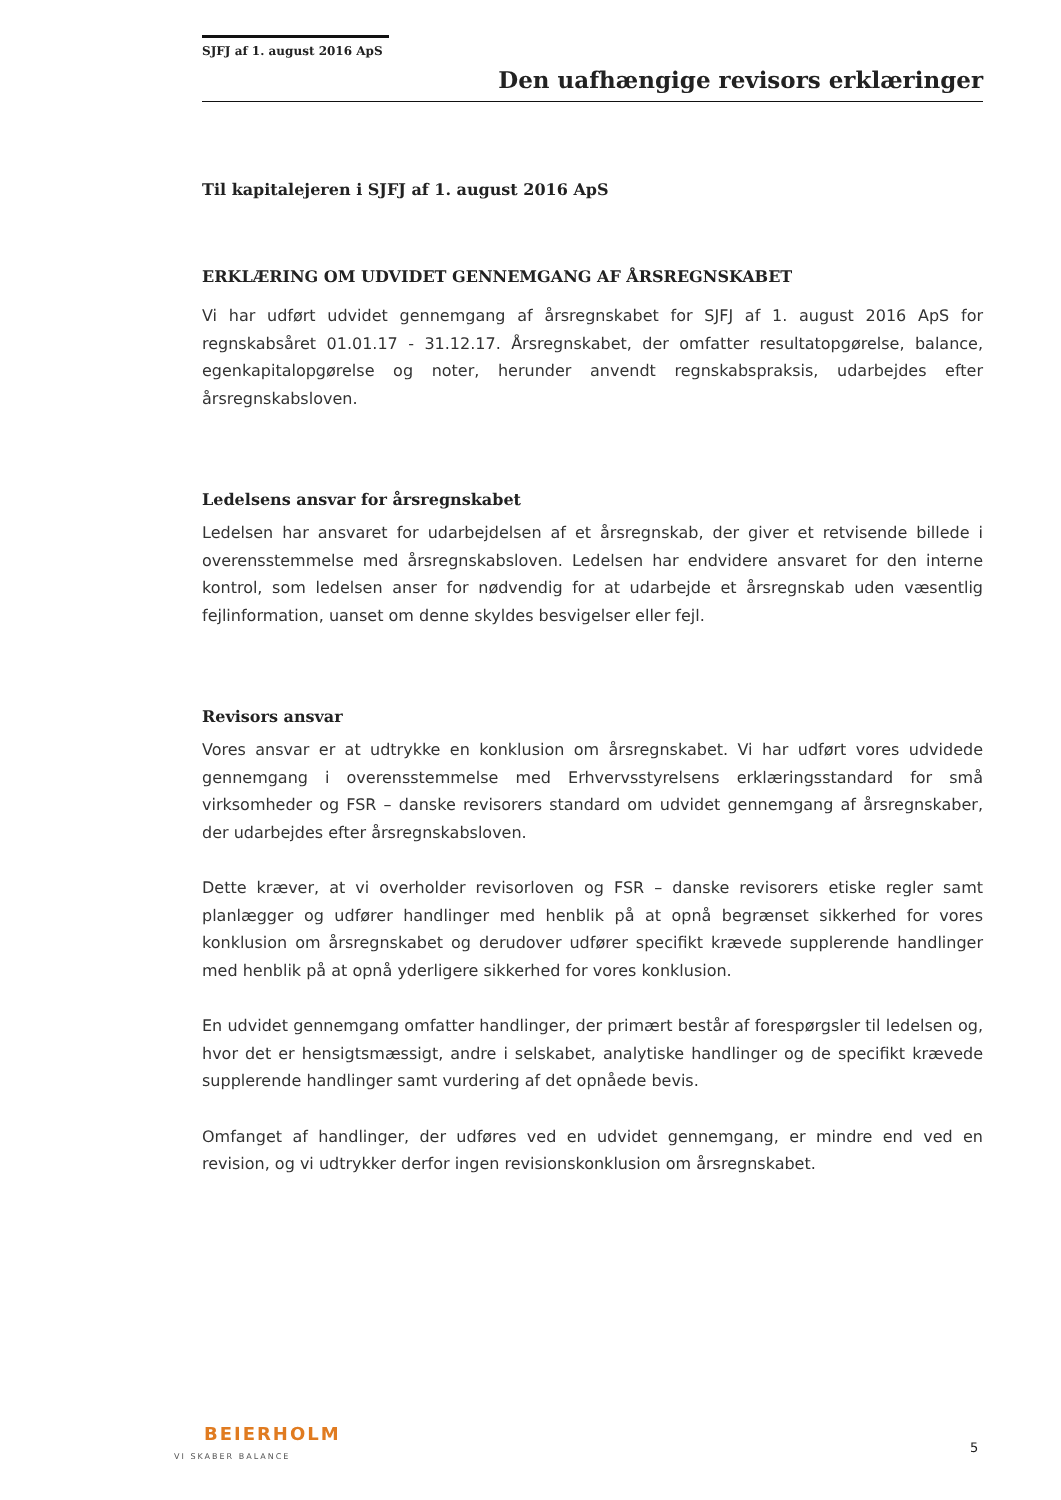SJFJ af 1. august 2016 ApS
Den uafhængige revisors erklæringer
Til kapitalejeren i SJFJ af 1. august 2016 ApS
ERKLÆRING OM UDVIDET GENNEMGANG AF ÅRSREGNSKABET
Vi har udført udvidet gennemgang af årsregnskabet for SJFJ af 1. august 2016 ApS for regnskabsåret 01.01.17 - 31.12.17. Årsregnskabet, der omfatter resultatopgørelse, balance, egenkapitalopgørelse og noter, herunder anvendt regnskabspraksis, udarbejdes efter årsregnskabsloven.
Ledelsens ansvar for årsregnskabet
Ledelsen har ansvaret for udarbejdelsen af et årsregnskab, der giver et retvisende billede i overensstemmelse med årsregnskabsloven. Ledelsen har endvidere ansvaret for den interne kontrol, som ledelsen anser for nødvendig for at udarbejde et årsregnskab uden væsentlig fejlinformation, uanset om denne skyldes besvigelser eller fejl.
Revisors ansvar
Vores ansvar er at udtrykke en konklusion om årsregnskabet. Vi har udført vores udvidede gennemgang i overensstemmelse med Erhvervsstyrelsens erklæringsstandard for små virksomheder og FSR – danske revisorers standard om udvidet gennemgang af årsregnskaber, der udarbejdes efter årsregnskabsloven.
Dette kræver, at vi overholder revisorloven og FSR – danske revisorers etiske regler samt planlægger og udfører handlinger med henblik på at opnå begrænset sikkerhed for vores konklusion om årsregnskabet og derudover udfører specifikt krævede supplerende handlinger med henblik på at opnå yderligere sikkerhed for vores konklusion.
En udvidet gennemgang omfatter handlinger, der primært består af forespørgsler til ledelsen og, hvor det er hensigtsmæssigt, andre i selskabet, analytiske handlinger og de specifikt krævede supplerende handlinger samt vurdering af det opnåede bevis.
Omfanget af handlinger, der udføres ved en udvidet gennemgang, er mindre end ved en revision, og vi udtrykker derfor ingen revisionskonklusion om årsregnskabet.
BEIERHOLM
VI SKABER BALANCE
5